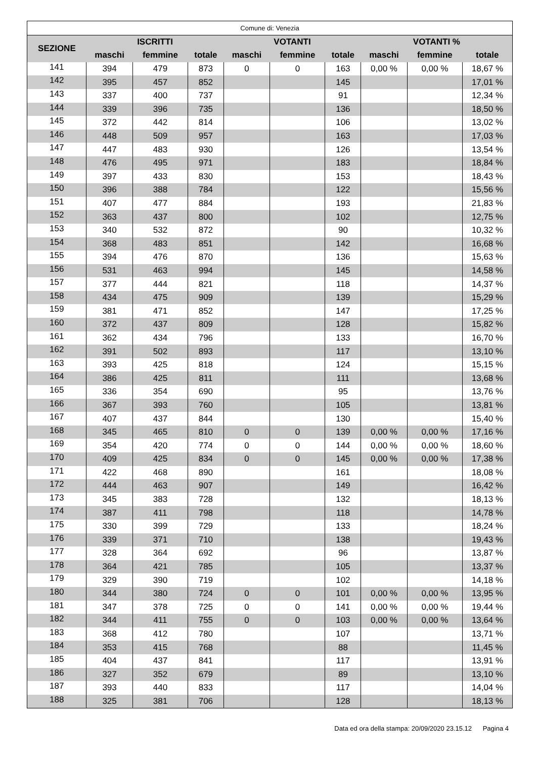| Comune di: Venezia | | | | | | | | | |
| --- | --- | --- | --- | --- | --- | --- | --- | --- | --- |
| SEZIONE | ISCRITTI | | | VOTANTI | | | VOTANTI % | | |
| | maschi | femmine | totale | maschi | femmine | totale | maschi | femmine | totale |
| 141 | 394 | 479 | 873 | 0 | 0 | 163 | 0,00 % | 0,00 % | 18,67 % |
| 142 | 395 | 457 | 852 | | | 145 | | | 17,01 % |
| 143 | 337 | 400 | 737 | | | 91 | | | 12,34 % |
| 144 | 339 | 396 | 735 | | | 136 | | | 18,50 % |
| 145 | 372 | 442 | 814 | | | 106 | | | 13,02 % |
| 146 | 448 | 509 | 957 | | | 163 | | | 17,03 % |
| 147 | 447 | 483 | 930 | | | 126 | | | 13,54 % |
| 148 | 476 | 495 | 971 | | | 183 | | | 18,84 % |
| 149 | 397 | 433 | 830 | | | 153 | | | 18,43 % |
| 150 | 396 | 388 | 784 | | | 122 | | | 15,56 % |
| 151 | 407 | 477 | 884 | | | 193 | | | 21,83 % |
| 152 | 363 | 437 | 800 | | | 102 | | | 12,75 % |
| 153 | 340 | 532 | 872 | | | 90 | | | 10,32 % |
| 154 | 368 | 483 | 851 | | | 142 | | | 16,68 % |
| 155 | 394 | 476 | 870 | | | 136 | | | 15,63 % |
| 156 | 531 | 463 | 994 | | | 145 | | | 14,58 % |
| 157 | 377 | 444 | 821 | | | 118 | | | 14,37 % |
| 158 | 434 | 475 | 909 | | | 139 | | | 15,29 % |
| 159 | 381 | 471 | 852 | | | 147 | | | 17,25 % |
| 160 | 372 | 437 | 809 | | | 128 | | | 15,82 % |
| 161 | 362 | 434 | 796 | | | 133 | | | 16,70 % |
| 162 | 391 | 502 | 893 | | | 117 | | | 13,10 % |
| 163 | 393 | 425 | 818 | | | 124 | | | 15,15 % |
| 164 | 386 | 425 | 811 | | | 111 | | | 13,68 % |
| 165 | 336 | 354 | 690 | | | 95 | | | 13,76 % |
| 166 | 367 | 393 | 760 | | | 105 | | | 13,81 % |
| 167 | 407 | 437 | 844 | | | 130 | | | 15,40 % |
| 168 | 345 | 465 | 810 | 0 | 0 | 139 | 0,00 % | 0,00 % | 17,16 % |
| 169 | 354 | 420 | 774 | 0 | 0 | 144 | 0,00 % | 0,00 % | 18,60 % |
| 170 | 409 | 425 | 834 | 0 | 0 | 145 | 0,00 % | 0,00 % | 17,38 % |
| 171 | 422 | 468 | 890 | | | 161 | | | 18,08 % |
| 172 | 444 | 463 | 907 | | | 149 | | | 16,42 % |
| 173 | 345 | 383 | 728 | | | 132 | | | 18,13 % |
| 174 | 387 | 411 | 798 | | | 118 | | | 14,78 % |
| 175 | 330 | 399 | 729 | | | 133 | | | 18,24 % |
| 176 | 339 | 371 | 710 | | | 138 | | | 19,43 % |
| 177 | 328 | 364 | 692 | | | 96 | | | 13,87 % |
| 178 | 364 | 421 | 785 | | | 105 | | | 13,37 % |
| 179 | 329 | 390 | 719 | | | 102 | | | 14,18 % |
| 180 | 344 | 380 | 724 | 0 | 0 | 101 | 0,00 % | 0,00 % | 13,95 % |
| 181 | 347 | 378 | 725 | 0 | 0 | 141 | 0,00 % | 0,00 % | 19,44 % |
| 182 | 344 | 411 | 755 | 0 | 0 | 103 | 0,00 % | 0,00 % | 13,64 % |
| 183 | 368 | 412 | 780 | | | 107 | | | 13,71 % |
| 184 | 353 | 415 | 768 | | | 88 | | | 11,45 % |
| 185 | 404 | 437 | 841 | | | 117 | | | 13,91 % |
| 186 | 327 | 352 | 679 | | | 89 | | | 13,10 % |
| 187 | 393 | 440 | 833 | | | 117 | | | 14,04 % |
| 188 | 325 | 381 | 706 | | | 128 | | | 18,13 % |
Data ed ora della stampa: 20/09/2020 23.15.12 Pagina 4